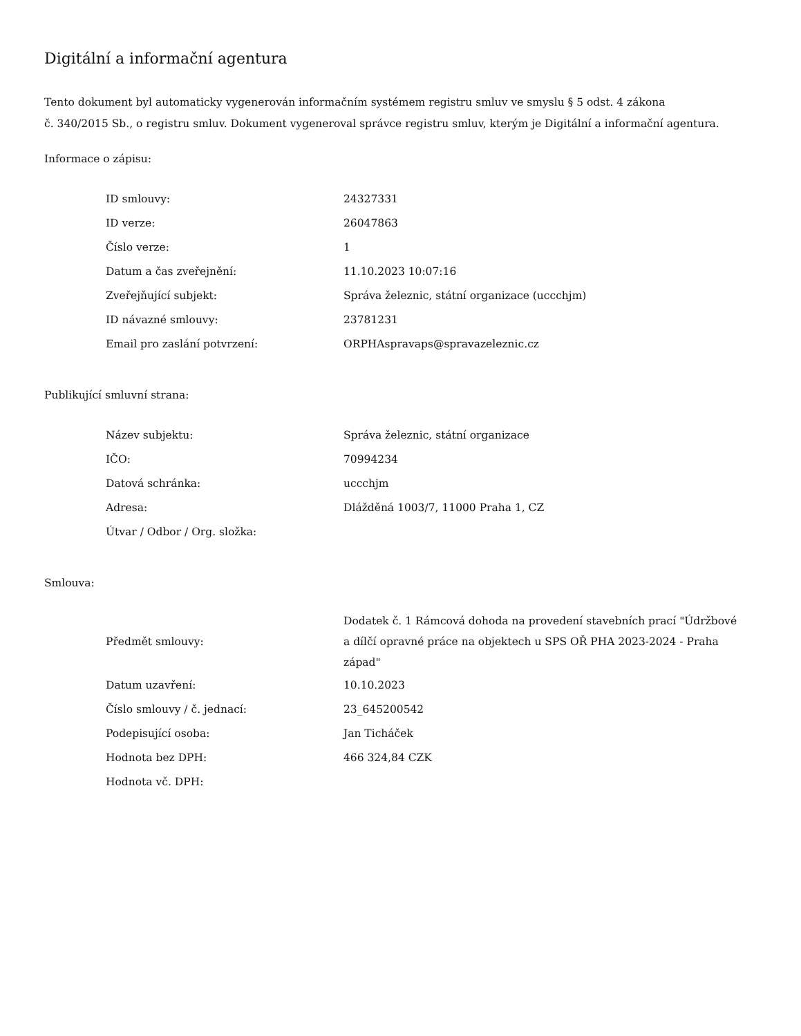Digitální a informační agentura
Tento dokument byl automaticky vygenerován informačním systémem registru smluv ve smyslu § 5 odst. 4 zákona
č. 340/2015 Sb., o registru smluv. Dokument vygeneroval správce registru smluv, kterým je Digitální a informační agentura.
Informace o zápisu:
| ID smlouvy: | 24327331 |
| ID verze: | 26047863 |
| Číslo verze: | 1 |
| Datum a čas zveřejnění: | 11.10.2023 10:07:16 |
| Zveřejňující subjekt: | Správa železnic, státní organizace (uccchjm) |
| ID návazné smlouvy: | 23781231 |
| Email pro zaslání potvrzení: | ORPHAspravaps@spravazeleznic.cz |
Publikující smluvní strana:
| Název subjektu: | Správa železnic, státní organizace |
| IČO: | 70994234 |
| Datová schránka: | uccchjm |
| Adresa: | Dlážděná 1003/7, 11000 Praha 1, CZ |
| Útvar / Odbor / Org. složka: | |
Smlouva:
| Předmět smlouvy: | Dodatek č. 1 Rámcová dohoda na provedení stavebních prací "Údržbové a dílčí opravné práce na objektech u SPS OŘ PHA 2023-2024 - Praha západ" |
| Datum uzavření: | 10.10.2023 |
| Číslo smlouvy / č. jednací: | 23_645200542 |
| Podepisující osoba: | Jan Ticháček |
| Hodnota bez DPH: | 466 324,84 CZK |
| Hodnota vč. DPH: | |